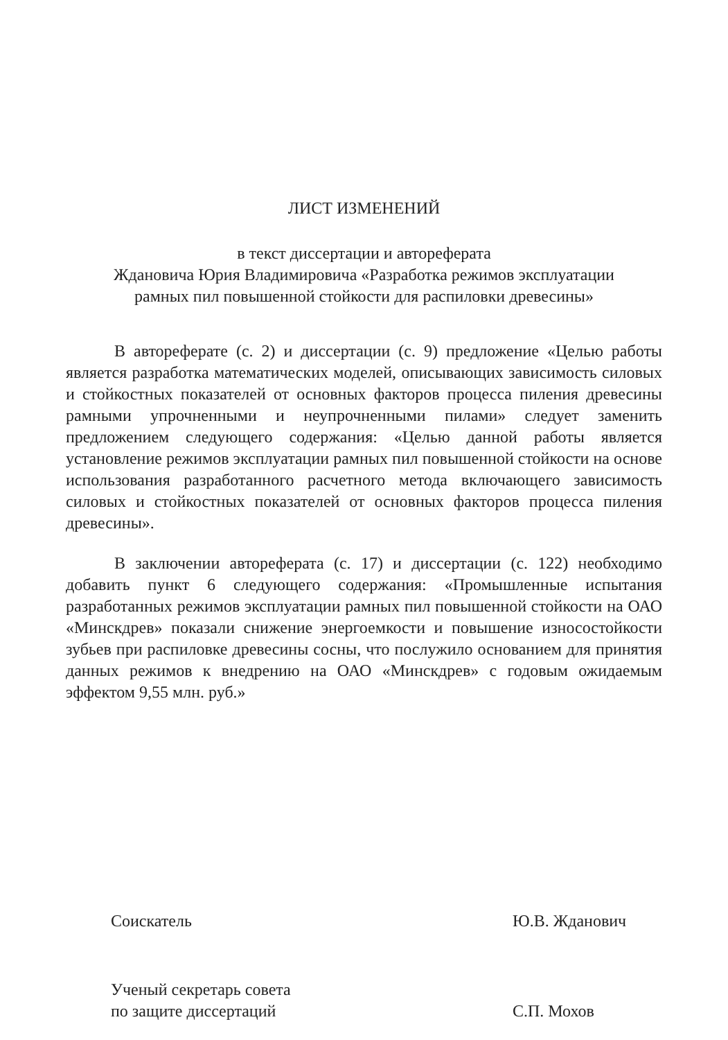ЛИСТ ИЗМЕНЕНИЙ
в текст диссертации и автореферата
Ждановича Юрия Владимировича «Разработка режимов эксплуатации
рамных пил повышенной стойкости для распиловки древесины»
В автореферате (с. 2) и диссертации (с. 9) предложение «Целью работы является разработка математических моделей, описывающих зависимость силовых и стойкостных показателей от основных факторов процесса пиления древесины рамными упрочненными и неупрочненными пилами» следует заменить предложением следующего содержания: «Целью данной работы является установление режимов эксплуатации рамных пил повышенной стойкости на основе использования разработанного расчетного метода включающего зависимость силовых и стойкостных показателей от основных факторов процесса пиления древесины».
В заключении автореферата (с. 17) и диссертации (с. 122) необходимо добавить пункт 6 следующего содержания: «Промышленные испытания разработанных режимов эксплуатации рамных пил повышенной стойкости на ОАО «Минскдрев» показали снижение энергоемкости и повышение износостойкости зубьев при распиловке древесины сосны, что послужило основанием для принятия данных режимов к внедрению на ОАО «Минскдрев» с годовым ожидаемым эффектом 9,55 млн. руб.»
Соискатель
Ю.В. Жданович
Ученый секретарь совета
по защите диссертаций
С.П. Мохов